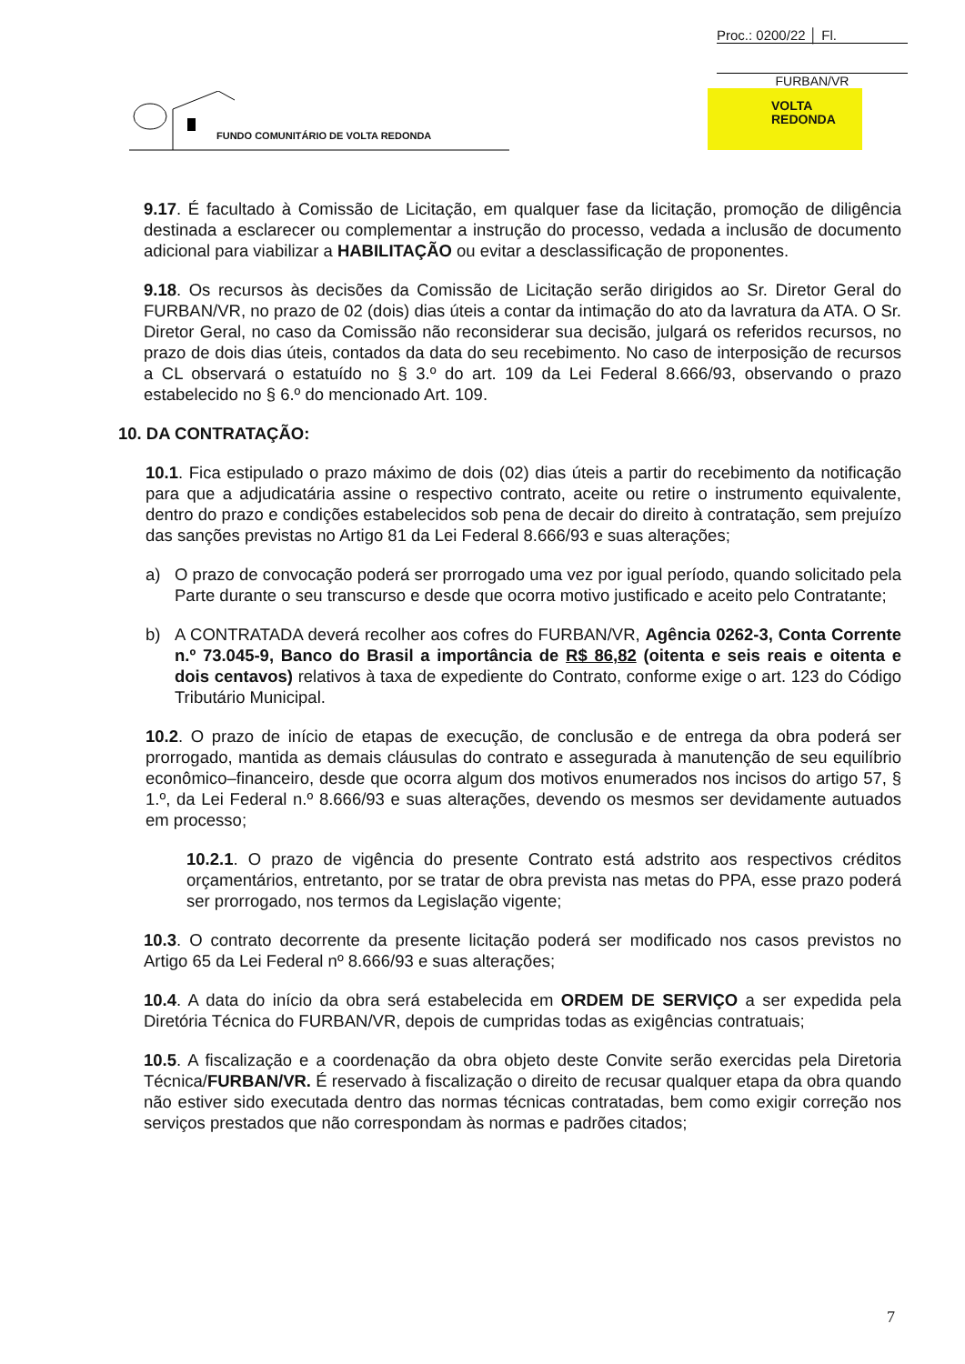Proc.: 0200/22 │ Fl.
FURBAN/VR
FUNDO COMUNITÁRIO DE VOLTA REDONDA
VOLTA
REDONDA
9.17. É facultado à Comissão de Licitação, em qualquer fase da licitação, promoção de diligência destinada a esclarecer ou complementar a instrução do processo, vedada a inclusão de documento adicional para viabilizar a HABILITAÇÃO ou evitar a desclassificação de proponentes.
9.18. Os recursos às decisões da Comissão de Licitação serão dirigidos ao Sr. Diretor Geral do FURBAN/VR, no prazo de 02 (dois) dias úteis a contar da intimação do ato da lavratura da ATA. O Sr. Diretor Geral, no caso da Comissão não reconsiderar sua decisão, julgará os referidos recursos, no prazo de dois dias úteis, contados da data do seu recebimento. No caso de interposição de recursos a CL observará o estatuído no § 3.º do art. 109 da Lei Federal 8.666/93, observando o prazo estabelecido no § 6.º do mencionado Art. 109.
10. DA CONTRATAÇÃO:
10.1. Fica estipulado o prazo máximo de dois (02) dias úteis a partir do recebimento da notificação para que a adjudicatária assine o respectivo contrato, aceite ou retire o instrumento equivalente, dentro do prazo e condições estabelecidos sob pena de decair do direito à contratação, sem prejuízo das sanções previstas no Artigo 81 da Lei Federal 8.666/93 e suas alterações;
a) O prazo de convocação poderá ser prorrogado uma vez por igual período, quando solicitado pela Parte durante o seu transcurso e desde que ocorra motivo justificado e aceito pelo Contratante;
b) A CONTRATADA deverá recolher aos cofres do FURBAN/VR, Agência 0262-3, Conta Corrente n.º 73.045-9, Banco do Brasil a importância de R$ 86,82 (oitenta e seis reais e oitenta e dois centavos) relativos à taxa de expediente do Contrato, conforme exige o art. 123 do Código Tributário Municipal.
10.2. O prazo de início de etapas de execução, de conclusão e de entrega da obra poderá ser prorrogado, mantida as demais cláusulas do contrato e assegurada à manutenção de seu equilíbrio econômico–financeiro, desde que ocorra algum dos motivos enumerados nos incisos do artigo 57, § 1.º, da Lei Federal n.º 8.666/93 e suas alterações, devendo os mesmos ser devidamente autuados em processo;
10.2.1. O prazo de vigência do presente Contrato está adstrito aos respectivos créditos orçamentários, entretanto, por se tratar de obra prevista nas metas do PPA, esse prazo poderá ser prorrogado, nos termos da Legislação vigente;
10.3. O contrato decorrente da presente licitação poderá ser modificado nos casos previstos no Artigo 65 da Lei Federal nº 8.666/93 e suas alterações;
10.4. A data do início da obra será estabelecida em ORDEM DE SERVIÇO a ser expedida pela Diretória Técnica do FURBAN/VR, depois de cumpridas todas as exigências contratuais;
10.5. A fiscalização e a coordenação da obra objeto deste Convite serão exercidas pela Diretoria Técnica/FURBAN/VR. É reservado à fiscalização o direito de recusar qualquer etapa da obra quando não estiver sido executada dentro das normas técnicas contratadas, bem como exigir correção nos serviços prestados que não correspondam às normas e padrões citados;
7